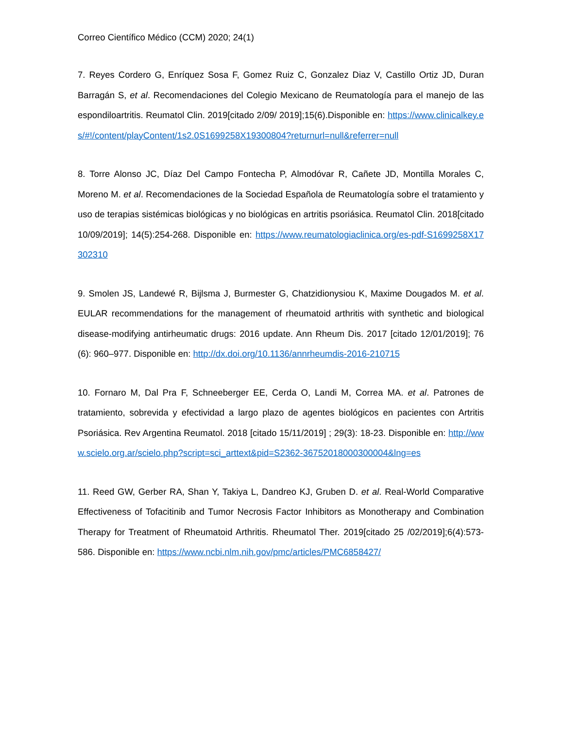Correo Científico Médico (CCM) 2020; 24(1)
7. Reyes Cordero G, Enríquez Sosa F, Gomez Ruiz C, Gonzalez Diaz V, Castillo Ortiz JD, Duran Barragán S, et al. Recomendaciones del Colegio Mexicano de Reumatología para el manejo de las espondiloartritis. Reumatol Clin. 2019[citado 2/09/ 2019];15(6).Disponible en: https://www.clinicalkey.es/#!/content/playContent/1s2.0S1699258X19300804?returnurl=null&referrer=null
8. Torre Alonso JC, Díaz Del Campo Fontecha P, Almodóvar R, Cañete JD, Montilla Morales C, Moreno M. et al. Recomendaciones de la Sociedad Española de Reumatología sobre el tratamiento y uso de terapias sistémicas biológicas y no biológicas en artritis psoriásica. Reumatol Clin. 2018[citado 10/09/2019]; 14(5):254-268. Disponible en: https://www.reumatologiaclinica.org/es-pdf-S1699258X17302310
9. Smolen JS, Landewé R, Bijlsma J, Burmester G, Chatzidionysiou K, Maxime Dougados M. et al. EULAR recommendations for the management of rheumatoid arthritis with synthetic and biological disease-modifying antirheumatic drugs: 2016 update. Ann Rheum Dis. 2017 [citado 12/01/2019]; 76 (6): 960–977. Disponible en: http://dx.doi.org/10.1136/annrheumdis-2016-210715
10. Fornaro M, Dal Pra F, Schneeberger EE, Cerda O, Landi M, Correa MA. et al. Patrones de tratamiento, sobrevida y efectividad a largo plazo de agentes biológicos en pacientes con Artritis Psoriásica. Rev Argentina Reumatol. 2018 [citado 15/11/2019] ; 29(3): 18-23. Disponible en: http://www.scielo.org.ar/scielo.php?script=sci_arttext&pid=S2362-36752018000300004&lng=es
11. Reed GW, Gerber RA, Shan Y, Takiya L, Dandreo KJ, Gruben D. et al. Real-World Comparative Effectiveness of Tofacitinib and Tumor Necrosis Factor Inhibitors as Monotherapy and Combination Therapy for Treatment of Rheumatoid Arthritis. Rheumatol Ther. 2019[citado 25 /02/2019];6(4):573-586. Disponible en: https://www.ncbi.nlm.nih.gov/pmc/articles/PMC6858427/